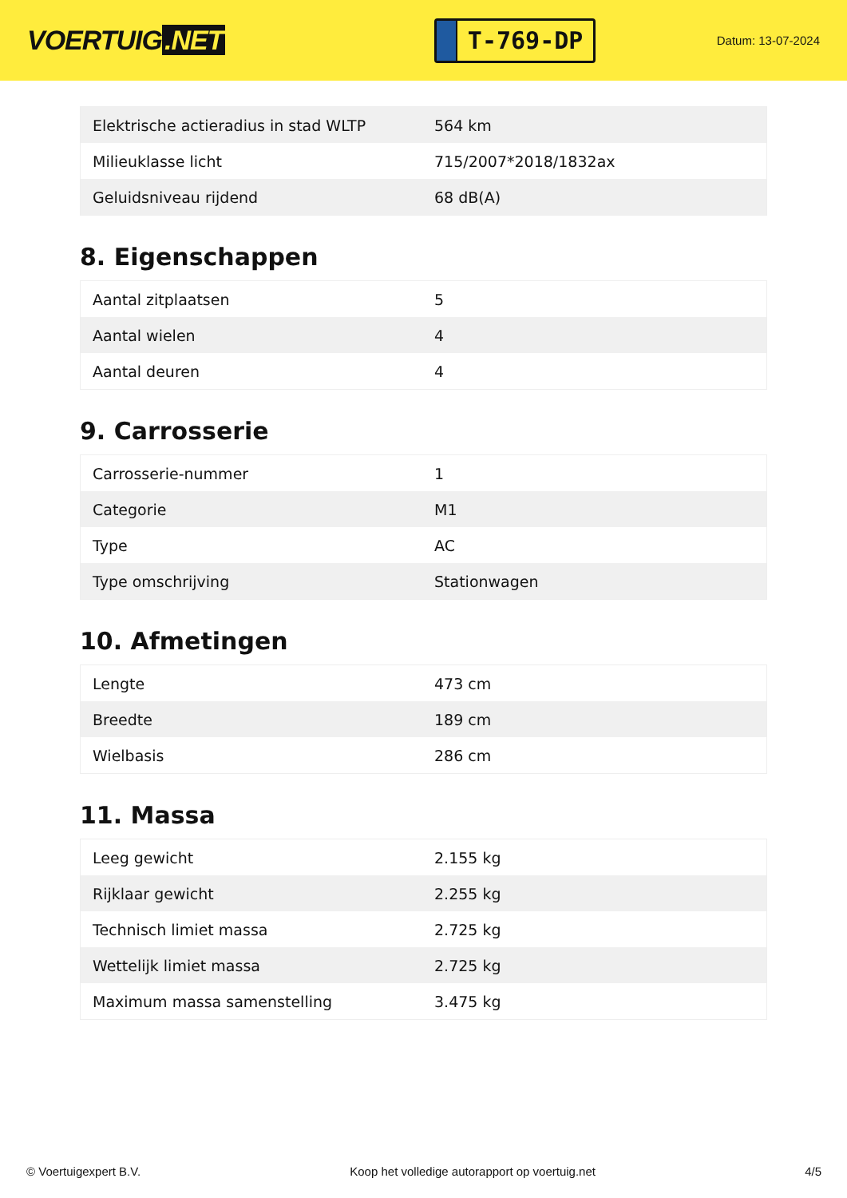VOERTUIG.NET
T-769-DP
Datum: 13-07-2024
| Elektrische actieradius in stad WLTP | 564 km |
| Milieuklasse licht | 715/2007*2018/1832ax |
| Geluidsniveau rijdend | 68 dB(A) |
8. Eigenschappen
| Aantal zitplaatsen | 5 |
| Aantal wielen | 4 |
| Aantal deuren | 4 |
9. Carrosserie
| Carrosserie-nummer | 1 |
| Categorie | M1 |
| Type | AC |
| Type omschrijving | Stationwagen |
10. Afmetingen
| Lengte | 473 cm |
| Breedte | 189 cm |
| Wielbasis | 286 cm |
11. Massa
| Leeg gewicht | 2.155 kg |
| Rijklaar gewicht | 2.255 kg |
| Technisch limiet massa | 2.725 kg |
| Wettelijk limiet massa | 2.725 kg |
| Maximum massa samenstelling | 3.475 kg |
© Voertuigexpert B.V. Koop het volledige autorapport op voertuig.net 4/5